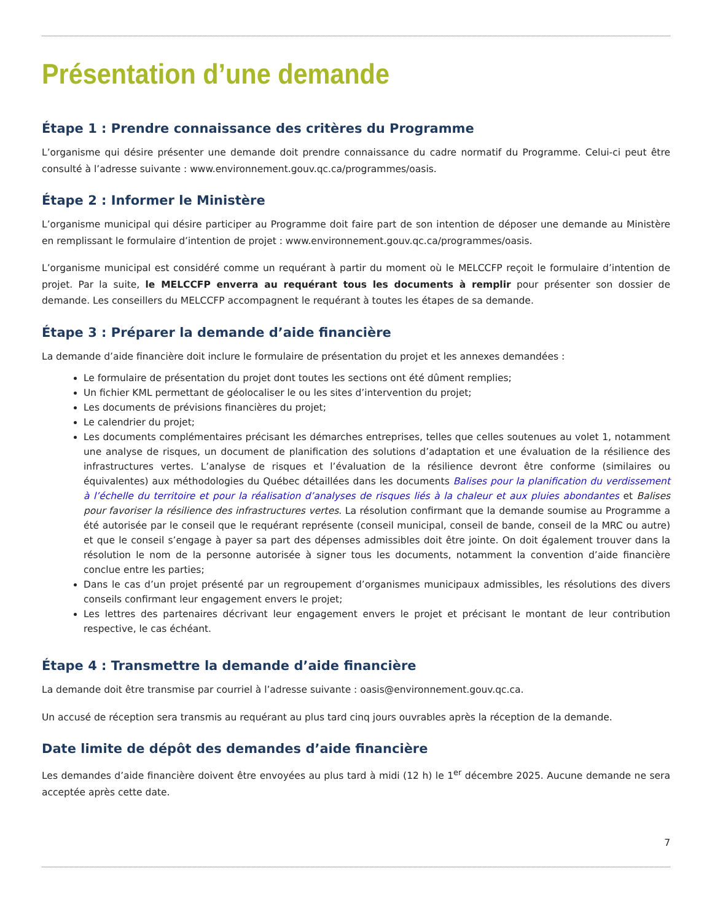Présentation d’une demande
Étape 1 : Prendre connaissance des critères du Programme
L’organisme qui désire présenter une demande doit prendre connaissance du cadre normatif du Programme. Celui-ci peut être consulté à l’adresse suivante : www.environnement.gouv.qc.ca/programmes/oasis.
Étape 2 : Informer le Ministère
L’organisme municipal qui désire participer au Programme doit faire part de son intention de déposer une demande au Ministère en remplissant le formulaire d’intention de projet : www.environnement.gouv.qc.ca/programmes/oasis.
L’organisme municipal est considéré comme un requérant à partir du moment où le MELCCFP reçoit le formulaire d’intention de projet. Par la suite, le MELCCFP enverra au requérant tous les documents à remplir pour présenter son dossier de demande. Les conseillers du MELCCFP accompagnent le requérant à toutes les étapes de sa demande.
Étape 3 : Préparer la demande d’aide financière
La demande d’aide financière doit inclure le formulaire de présentation du projet et les annexes demandées :
Le formulaire de présentation du projet dont toutes les sections ont été dûment remplies;
Un fichier KML permettant de géolocaliser le ou les sites d’intervention du projet;
Les documents de prévisions financières du projet;
Le calendrier du projet;
Les documents complémentaires précisant les démarches entreprises, telles que celles soutenues au volet 1, notamment une analyse de risques, un document de planification des solutions d’adaptation et une évaluation de la résilience des infrastructures vertes. L’analyse de risques et l’évaluation de la résilience devront être conforme (similaires ou équivalentes) aux méthodologies du Québec détaillées dans les documents Balises pour la planification du verdissement à l’échelle du territoire et pour la réalisation d’analyses de risques liés à la chaleur et aux pluies abondantes et Balises pour favoriser la résilience des infrastructures vertes. La résolution confirmant que la demande soumise au Programme a été autorisée par le conseil que le requérant représente (conseil municipal, conseil de bande, conseil de la MRC ou autre) et que le conseil s’engage à payer sa part des dépenses admissibles doit être jointe. On doit également trouver dans la résolution le nom de la personne autorisée à signer tous les documents, notamment la convention d’aide financière conclue entre les parties;
Dans le cas d’un projet présenté par un regroupement d’organismes municipaux admissibles, les résolutions des divers conseils confirmant leur engagement envers le projet;
Les lettres des partenaires décrivant leur engagement envers le projet et précisant le montant de leur contribution respective, le cas échéant.
Étape 4 : Transmettre la demande d’aide financière
La demande doit être transmise par courriel à l’adresse suivante : oasis@environnement.gouv.qc.ca.
Un accusé de réception sera transmis au requérant au plus tard cinq jours ouvrables après la réception de la demande.
Date limite de dépôt des demandes d’aide financière
Les demandes d’aide financière doivent être envoyées au plus tard à midi (12 h) le 1<sup>er</sup> décembre 2025. Aucune demande ne sera acceptée après cette date.
7